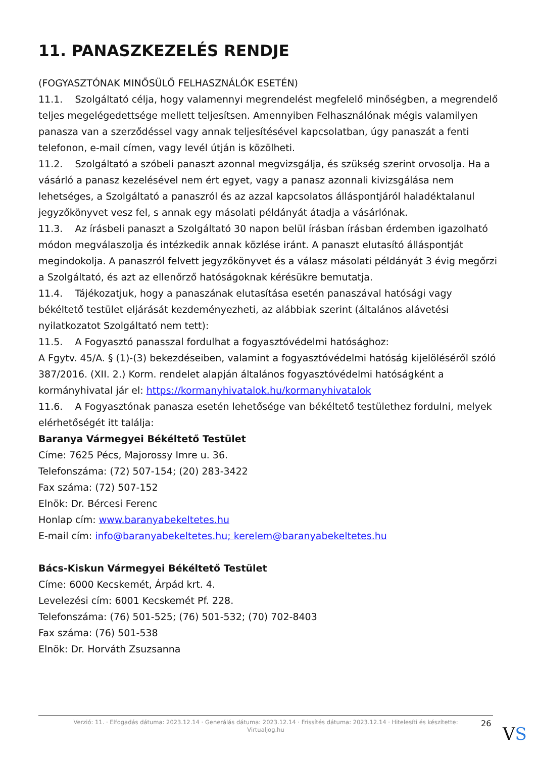11. PANASZKEZELÉS RENDJE
(FOGYASZTÓNAK MINŐSÜLŐ FELHASZNÁLÓK ESETÉN)
11.1. Szolgáltató célja, hogy valamennyi megrendelést megfelelő minőségben, a megrendelő teljes megelégedettsége mellett teljesítsen. Amennyiben Felhasználónak mégis valamilyen panasza van a szerződéssel vagy annak teljesítésével kapcsolatban, úgy panaszát a fenti telefonon, e-mail címen, vagy levél útján is közölheti.
11.2. Szolgáltató a szóbeli panaszt azonnal megvizsgálja, és szükség szerint orvosolja. Ha a vásárló a panasz kezelésével nem ért egyet, vagy a panasz azonnali kivizsgálása nem lehetséges, a Szolgáltató a panaszról és az azzal kapcsolatos álláspontjáról haladéktalanul jegyzőkönyvet vesz fel, s annak egy másolati példányát átadja a vásárlónak.
11.3. Az írásbeli panaszt a Szolgáltató 30 napon belül írásban írásban érdemben igazolható módon megválaszolja és intézkedik annak közlése iránt. A panaszt elutasító álláspontját megindokolja. A panaszról felvett jegyzőkönyvet és a válasz másolati példányát 3 évig megőrzi a Szolgáltató, és azt az ellenőrző hatóságoknak kérésükre bemutatja.
11.4. Tájékozatjuk, hogy a panaszának elutasítása esetén panaszával hatósági vagy békéltető testület eljárását kezdeményezheti, az alábbiak szerint (általános alávetési nyilatkozatot Szolgáltató nem tett):
11.5. A Fogyasztó panasszal fordulhat a fogyasztóvédelmi hatósághoz:
A Fgytv. 45/A. § (1)-(3) bekezdéseiben, valamint a fogyasztóvédelmi hatóság kijelöléséről szóló 387/2016. (XII. 2.) Korm. rendelet alapján általános fogyasztóvédelmi hatóságként a kormányhivatal jár el: https://kormanyhivatalok.hu/kormanyhivatalok
11.6. A Fogyasztónak panasza esetén lehetősége van békéltető testülethez fordulni, melyek elérhetőségét itt találja:
Baranya Vármegyei Békéltető Testület
Címe: 7625 Pécs, Majorossy Imre u. 36.
Telefonszáma: (72) 507-154; (20) 283-3422
Fax száma: (72) 507-152
Elnök: Dr. Bércesi Ferenc
Honlap cím: www.baranyabekeltetes.hu
E-mail cím: info@baranyabekeltetes.hu; kerelem@baranyabekeltetes.hu
Bács-Kiskun Vármegyei Békéltető Testület
Címe: 6000 Kecskemét, Árpád krt. 4.
Levelezési cím: 6001 Kecskemét Pf. 228.
Telefonszáma: (76) 501-525; (76) 501-532; (70) 702-8403
Fax száma: (76) 501-538
Elnök: Dr. Horváth Zsuzsanna
Verzió: 11. · Elfogadás dátuma: 2023.12.14 · Generálás dátuma: 2023.12.14 · Frissítés dátuma: 2023.12.14 · Hitelesíti és készítette:
Virtualjog.hu
26
VS